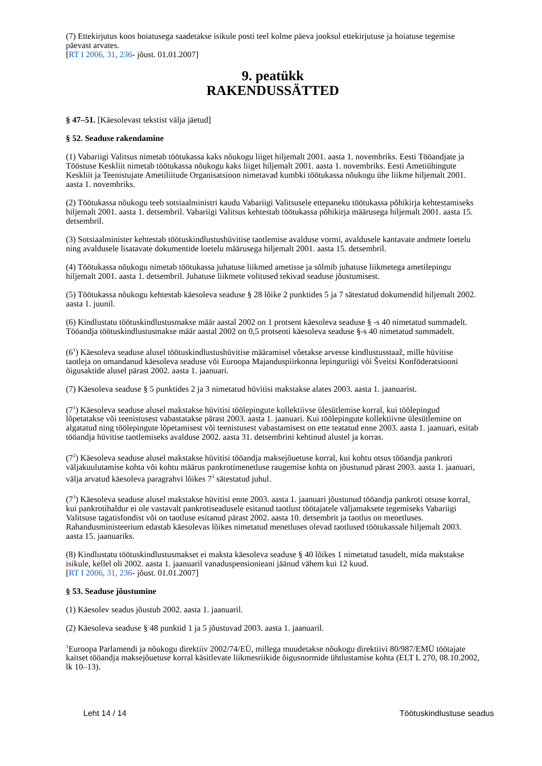(7) Ettekirjutus koos hoiatusega saadetakse isikule posti teel kolme päeva jooksul ettekirjutuse ja hoiatuse tegemise päevast arvates.
[RT I 2006, 31, 236- jõust. 01.01.2007]
9. peatükk
RAKENDUSSÄTTED
§ 47–51. [Käesolevast tekstist välja jäetud]
§ 52. Seaduse rakendamine
(1) Vabariigi Valitsus nimetab töötukassa kaks nõukogu liiget hiljemalt 2001. aasta 1. novembriks. Eesti Tööandjate ja Tööstuse Keskliit nimetab töötukassa nõukogu kaks liiget hiljemalt 2001. aasta 1. novembriks. Eesti Ametiühingute Keskliit ja Teenistujate Ametiliitude Organisatsioon nimetavad kumbki töötukassa nõukogu ühe liikme hiljemalt 2001. aasta 1. novembriks.
(2) Töötukassa nõukogu teeb sotsiaalministri kaudu Vabariigi Valitsusele ettepaneku töötukassa põhikirja kehtestamiseks hiljemalt 2001. aasta 1. detsembril. Vabariigi Valitsus kehtestab töötukassa põhikirja määrusega hiljemalt 2001. aasta 15. detsembril.
(3) Sotsiaalminister kehtestab töötuskindlustushüvitise taotlemise avalduse vormi, avaldusele kantavate andmete loetelu ning avaldusele lisatavate dokumentide loetelu määrusega hiljemalt 2001. aasta 15. detsembril.
(4) Töötukassa nõukogu nimetab töötukassa juhatuse liikmed ametisse ja sõlmib juhatuse liikmetega ametilepingu hiljemalt 2001. aasta 1. detsembril. Juhatuse liikmete volitused tekivad seaduse jõustumisest.
(5) Töötukassa nõukogu kehtestab käesoleva seaduse § 28 lõike 2 punktides 5 ja 7 sätestatud dokumendid hiljemalt 2002. aasta 1. juunil.
(6) Kindlustatu töötuskindlustusmakse määr aastal 2002 on 1 protsent käesoleva seaduse § -s 40 nimetatud summadelt. Tööandja töötuskindlustusmakse määr aastal 2002 on 0,5 protsenti käesoleva seaduse §-s 40 nimetatud summadelt.
(6<sup>1</sup>) Käesoleva seaduse alusel töötuskindlustushüvitise määramisel võetakse arvesse kindlustusstaaž, mille hüvitise taotleja on omandanud käesoleva seaduse või Euroopa Majanduspiirkonna lepinguriigi või Šveitsi Konföderatsiooni õigusaktide alusel pärast 2002. aasta 1. jaanuari.
(7) Käesoleva seaduse § 5 punktides 2 ja 3 nimetatud hüvitisi makstakse alates 2003. aasta 1. jaanuarist.
(7<sup>1</sup>) Käesoleva seaduse alusel makstakse hüvitisi töölepingute kollektiivse ülesütlemise korral, kui töölepingud lõpetatakse või teenistusest vabastatakse pärast 2003. aasta 1. jaanuari. Kui töölepingute kollektiivne ülesütlemine on algatatud ning töölepingute lõpetamisest või teenistusest vabastamisest on ette teatatud enne 2003. aasta 1. jaanuari, esitab tööandja hüvitise taotlemiseks avalduse 2002. aasta 31. detsembrini kehtinud alustel ja korras.
(7<sup>2</sup>) Käesoleva seaduse alusel makstakse hüvitisi tööandja maksejõuetuse korral, kui kohtu otsus tööandja pankroti väljakuulutamise kohta või kohtu määrus pankrotimenetluse raugemise kohta on jõustunud pärast 2003. aasta 1. jaanuari, välja arvatud käesoleva paragrahvi lõikes 7<sup>3</sup> sätestatud juhul.
(7<sup>3</sup>) Käesoleva seaduse alusel makstakse hüvitisi enne 2003. aasta 1. jaanuari jõustunud tööandja pankroti otsuse korral, kui pankrotihaldur ei ole vastavalt pankrotiseadusele esitanud taotlust töötajatele väljamaksete tegemiseks Vabariigi Valitsuse tagatisfondist või on taotluse esitanud pärast 2002. aasta 10. detsembrit ja taotlus on menetluses. Rahandusministeerium edastab käesolevas lõikes nimetatud menetluses olevad taotlused töötukassale hiljemalt 2003. aasta 15. jaanuariks.
(8) Kindlustatu töötuskindlustusmakset ei maksta käesoleva seaduse § 40 lõikes 1 nimetatud tasudelt, mida makstakse isikule, kellel oli 2002. aasta 1. jaanuaril vanaduspensionieani jäänud vähem kui 12 kuud.
[RT I 2006, 31, 236- jõust. 01.01.2007]
§ 53. Seaduse jõustumine
(1) Käesolev seadus jõustub 2002. aasta 1. jaanuaril.
(2) Käesoleva seaduse § 48 punktid 1 ja 5 jõustuvad 2003. aasta 1. jaanuaril.
<sup>1</sup> Euroopa Parlamendi ja nõukogu direktiiv 2002/74/EÜ, millega muudetakse nõukogu direktiivi 80/987/EMÜ töötajate kaitset tööandja maksejõuetuse korral käsitlevate liikmesriikide õigusnormide ühtlustamise kohta (ELT L 270, 08.10.2002, lk 10–13).
Leht 14 / 14 Töötuskindlustuse seadus